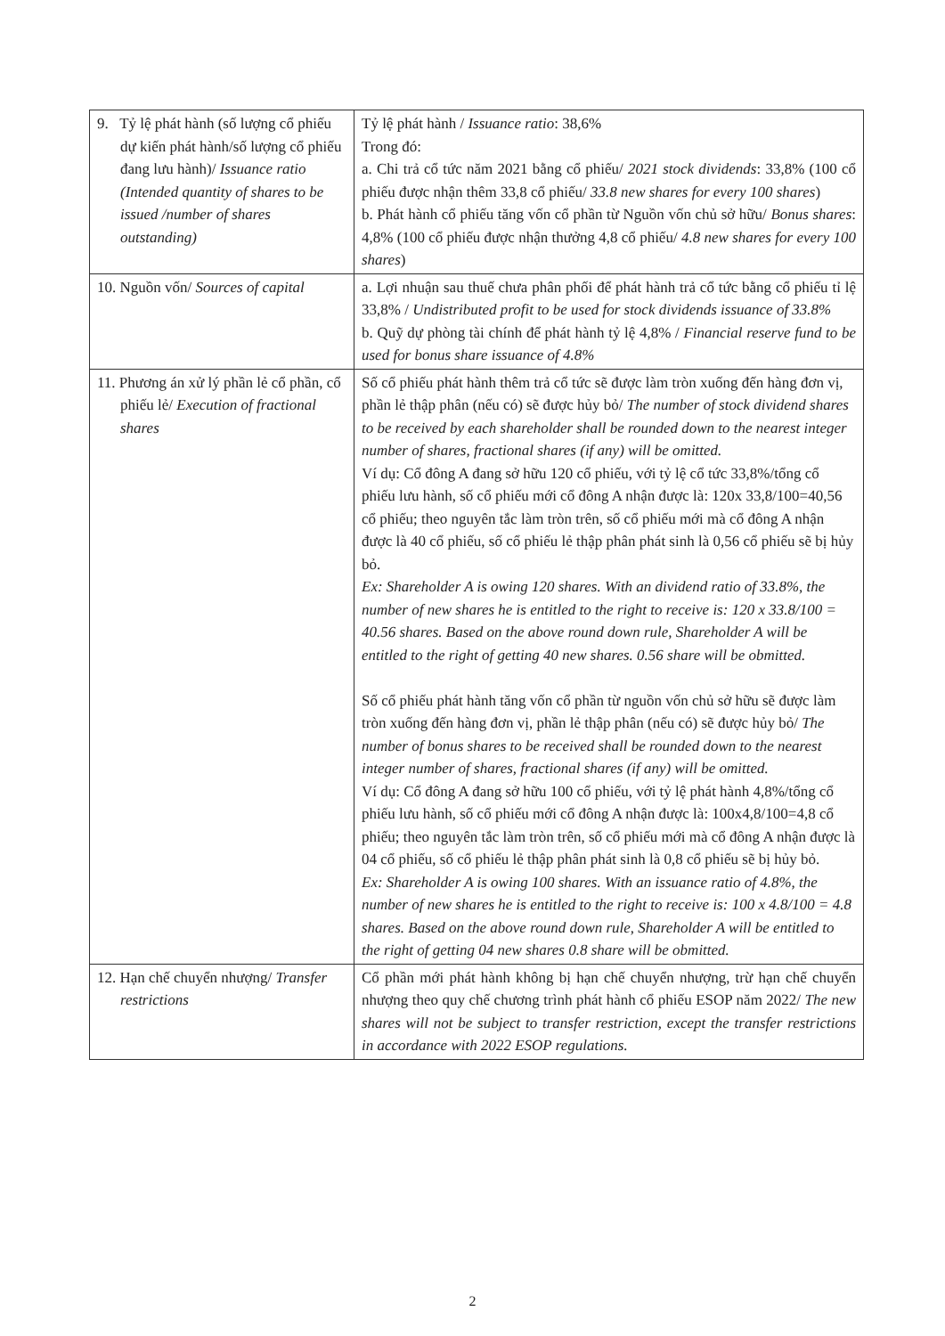| 9. Tỷ lệ phát hành (số lượng cổ phiếu dự kiến phát hành/số lượng cổ phiếu đang lưu hành)/ Issuance ratio (Intended quantity of shares to be issued /number of shares outstanding) | Tỷ lệ phát hành / Issuance ratio : 38,6% Trong đó: a. Chi trả cổ tức năm 2021 bằng cổ phiếu/ 2021 stock dividends : 33,8% (100 cổ phiếu được nhận thêm 33,8 cổ phiếu/ 33.8 new shares for every 100 shares ) b. Phát hành cổ phiếu tăng vốn cổ phần từ Nguồn vốn chủ sở hữu/ Bonus shares : 4,8% (100 cổ phiếu được nhận thưởng 4,8 cổ phiếu/ 4.8 new shares for every 100 shares ) |
| 10. Nguồn vốn/ Sources of capital | a. Lợi nhuận sau thuế chưa phân phối để phát hành trả cổ tức bằng cổ phiếu tỉ lệ 33,8% / Undistributed profit to be used for stock dividends issuance of 33.8% b. Quỹ dự phòng tài chính để phát hành tỷ lệ 4,8% / Financial reserve fund to be used for bonus share issuance of 4.8% |
| 11. Phương án xử lý phần lẻ cổ phần, cổ phiếu lẻ/ Execution of fractional shares | Số cổ phiếu phát hành thêm trả cổ tức sẽ được làm tròn xuống đến hàng đơn vị, phần lẻ thập phân (nếu có) sẽ được hủy bỏ/ The number of stock dividend shares to be received by each shareholder shall be rounded down to the nearest integer number of shares, fractional shares (if any) will be omitted. Ví dụ: Cổ đông A đang sở hữu 120 cổ phiếu, với tỷ lệ cổ tức 33,8%/tổng cổ phiếu lưu hành, số cổ phiếu mới cổ đông A nhận được là: 120x 33,8/100=40,56 cổ phiếu; theo nguyên tắc làm tròn trên, số cổ phiếu mới mà cổ đông A nhận được là 40 cổ phiếu, số cổ phiếu lẻ thập phân phát sinh là 0,56 cổ phiếu sẽ bị hủy bỏ. Ex: Shareholder A is owing 120 shares. With an dividend ratio of 33.8%, the number of new shares he is entitled to the right to receive is: 120 x 33.8/100 = 40.56 shares. Based on the above round down rule, Shareholder A will be entitled to the right of getting 40 new shares. 0.56 share will be obmitted. Số cổ phiếu phát hành tăng vốn cổ phần từ nguồn vốn chủ sở hữu sẽ được làm tròn xuống đến hàng đơn vị, phần lẻ thập phân (nếu có) sẽ được hủy bỏ/ The number of bonus shares to be received shall be rounded down to the nearest integer number of shares, fractional shares (if any) will be omitted. Ví dụ: Cổ đông A đang sở hữu 100 cổ phiếu, với tỷ lệ phát hành 4,8%/tổng cổ phiếu lưu hành, số cổ phiếu mới cổ đông A nhận được là: 100x4,8/100=4,8 cổ phiếu; theo nguyên tắc làm tròn trên, số cổ phiếu mới mà cổ đông A nhận được là 04 cổ phiếu, số cổ phiếu lẻ thập phân phát sinh là 0,8 cổ phiếu sẽ bị hủy bỏ. Ex: Shareholder A is owing 100 shares. With an issuance ratio of 4.8%, the number of new shares he is entitled to the right to receive is: 100 x 4.8/100 = 4.8 shares. Based on the above round down rule, Shareholder A will be entitled to the right of getting 04 new shares 0.8 share will be obmitted. |
| 12. Hạn chế chuyển nhượng/ Transfer restrictions | Cổ phần mới phát hành không bị hạn chế chuyển nhượng, trừ hạn chế chuyển nhượng theo quy chế chương trình phát hành cổ phiếu ESOP năm 2022/ The new shares will not be subject to transfer restriction, except the transfer restrictions in accordance with 2022 ESOP regulations. |
2